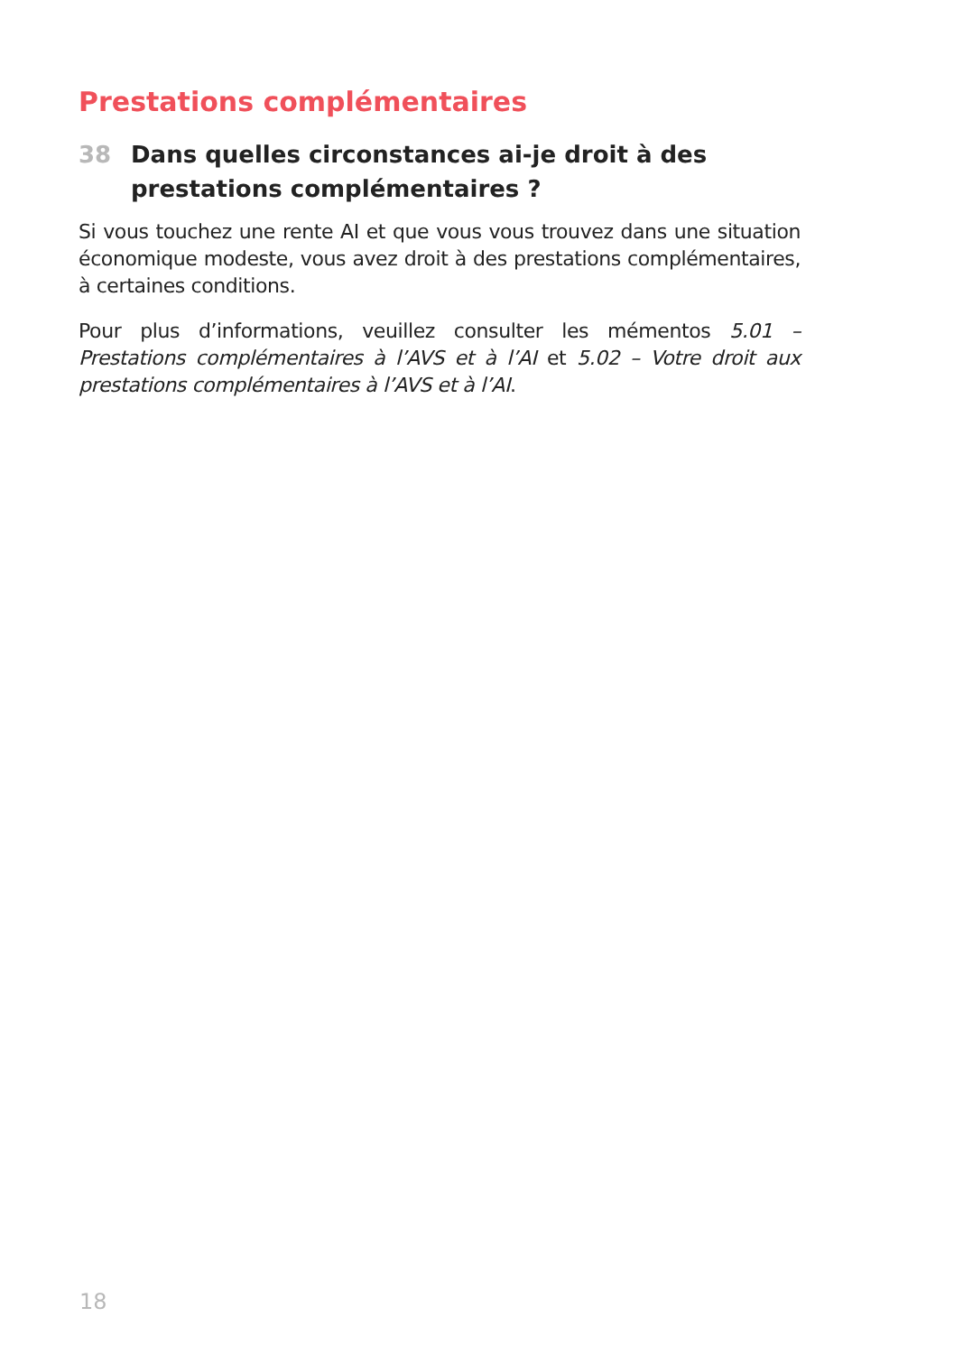Prestations complémentaires
38 Dans quelles circonstances ai-je droit à des prestations complémentaires ?
Si vous touchez une rente AI et que vous vous trouvez dans une situation économique modeste, vous avez droit à des prestations complémentaires, à certaines conditions.
Pour plus d’informations, veuillez consulter les mémentos 5.01 – Prestations complémentaires à l’AVS et à l’AI et 5.02 – Votre droit aux prestations complémentaires à l’AVS et à l’AI.
18